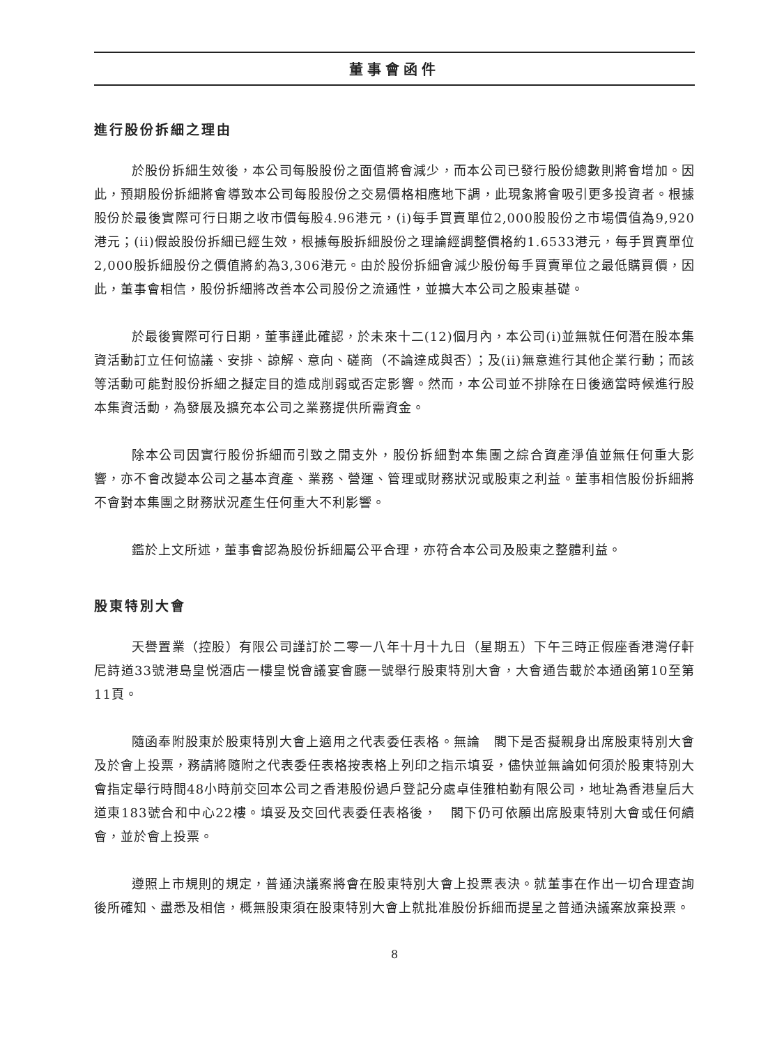董事會函件
進行股份拆細之理由
於股份拆細生效後，本公司每股股份之面值將會減少，而本公司已發行股份總數則將會增加。因此，預期股份拆細將會導致本公司每股股份之交易價格相應地下調，此現象將會吸引更多投資者。根據股份於最後實際可行日期之收市價每股4.96港元，(i)每手買賣單位2,000股股份之市場價值為9,920港元；(ii)假設股份拆細已經生效，根據每股拆細股份之理論經調整價格約1.6533港元，每手買賣單位2,000股拆細股份之價值將約為3,306港元。由於股份拆細會減少股份每手買賣單位之最低購買價，因此，董事會相信，股份拆細將改善本公司股份之流通性，並擴大本公司之股東基礎。
於最後實際可行日期，董事謹此確認，於未來十二(12)個月內，本公司(i)並無就任何潛在股本集資活動訂立任何協議、安排、諒解、意向、磋商（不論達成與否）；及(ii)無意進行其他企業行動；而該等活動可能對股份拆細之擬定目的造成削弱或否定影響。然而，本公司並不排除在日後適當時候進行股本集資活動，為發展及擴充本公司之業務提供所需資金。
除本公司因實行股份拆細而引致之開支外，股份拆細對本集團之綜合資產淨值並無任何重大影響，亦不會改變本公司之基本資產、業務、營運、管理或財務狀況或股東之利益。董事相信股份拆細將不會對本集團之財務狀況產生任何重大不利影響。
鑑於上文所述，董事會認為股份拆細屬公平合理，亦符合本公司及股東之整體利益。
股東特別大會
天譽置業（控股）有限公司謹訂於二零一八年十月十九日（星期五）下午三時正假座香港灣仔軒尼詩道33號港島皇悦酒店一樓皇悦會議宴會廳一號舉行股東特別大會，大會通告載於本通函第10至第11頁。
隨函奉附股東於股東特別大會上適用之代表委任表格。無論　閣下是否擬親身出席股東特別大會及於會上投票，務請將隨附之代表委任表格按表格上列印之指示填妥，儘快並無論如何須於股東特別大會指定舉行時間48小時前交回本公司之香港股份過戶登記分處卓佳雅柏勤有限公司，地址為香港皇后大道東183號合和中心22樓。填妥及交回代表委任表格後，　閣下仍可依願出席股東特別大會或任何續會，並於會上投票。
遵照上市規則的規定，普通決議案將會在股東特別大會上投票表決。就董事在作出一切合理查詢後所確知、盡悉及相信，概無股東須在股東特別大會上就批准股份拆細而提呈之普通決議案放棄投票。
8